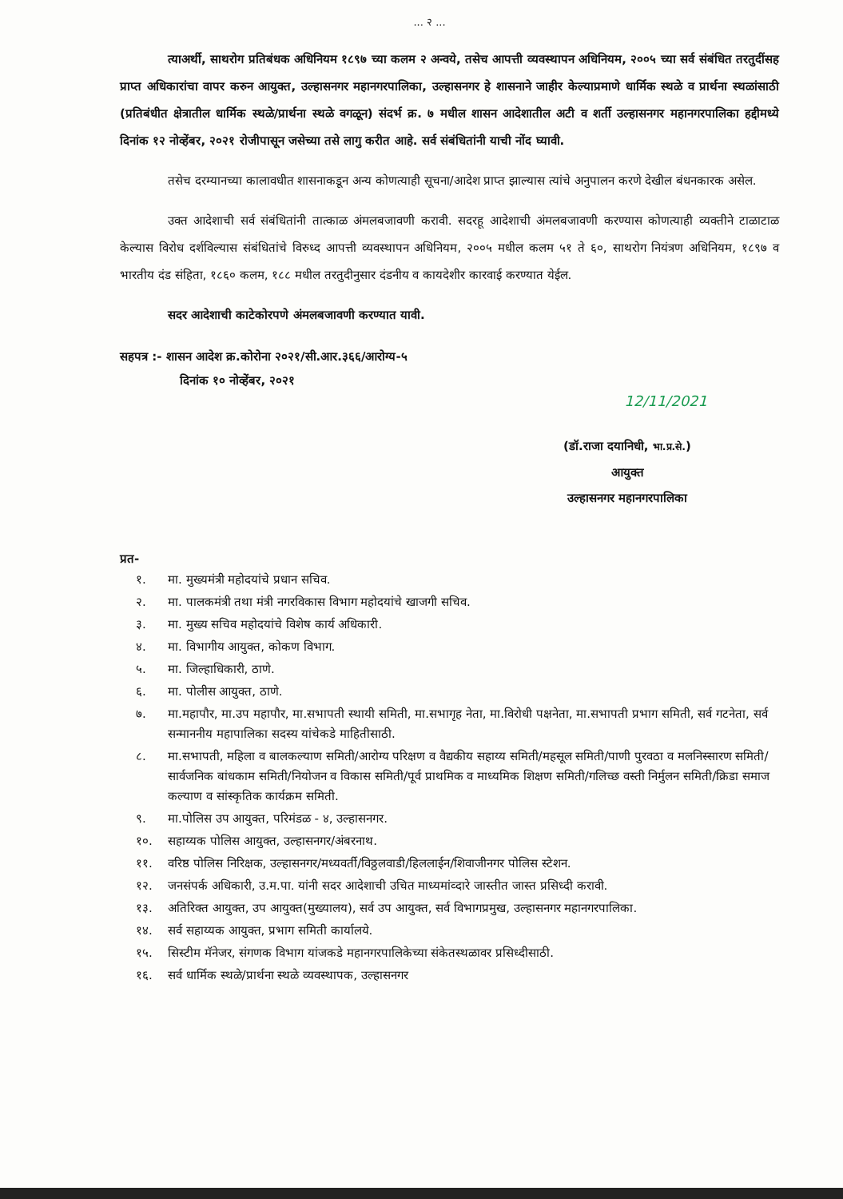... २ ...
त्याअर्थी, साथरोग प्रतिबंधक अधिनियम १८९७ च्या कलम २ अन्वये, तसेच आपत्ती व्यवस्थापन अधिनियम, २००५ च्या सर्व संबंधित तरतुदींसह प्राप्त अधिकारांचा वापर करुन आयुक्त, उल्हासनगर महानगरपालिका, उल्हासनगर हे शासनाने जाहीर केल्याप्रमाणे धार्मिक स्थळे व प्रार्थना स्थळांसाठी (प्रतिबंधीत क्षेत्रातील धार्मिक स्थळे/प्रार्थना स्थळे वगळून) संदर्भ क्र. ७ मधील शासन आदेशातील अटी व शर्ती उल्हासनगर महानगरपालिका हद्दीमध्ये दिनांक १२ नोव्हेंबर, २०२१ रोजीपासून जसेच्या तसे लागु करीत आहे. सर्व संबंधितांनी याची नोंद घ्यावी.
तसेच दरम्यानच्या कालावधीत शासनाकडून अन्य कोणत्याही सूचना/आदेश प्राप्त झाल्यास त्यांचे अनुपालन करणे देखील बंधनकारक असेल.
उक्त आदेशाची सर्व संबंधितांनी तात्काळ अंमलबजावणी करावी. सदरहू आदेशाची अंमलबजावणी करण्यास कोणत्याही व्यक्तीने टाळाटाळ केल्यास विरोध दर्शविल्यास संबंधितांचे विरुध्द आपत्ती व्यवस्थापन अधिनियम, २००५ मधील कलम ५१ ते ६०, साथरोग नियंत्रण अधिनियम, १८९७ व भारतीय दंड संहिता, १८६० कलम, १८८ मधील तरतुदीनुसार दंडनीय व कायदेशीर कारवाई करण्यात येईल.
सदर आदेशाची काटेकोरपणे अंमलबजावणी करण्यात यावी.
सहपत्र :- शासन आदेश क्र.कोरोना २०२१/सी.आर.३६६/आरोग्य-५
दिनांक १० नोव्हेंबर, २०२१
12/11/2021
(डॉ.राजा दयानिधी, भा.प्र.से.)
आयुक्त
उल्हासनगर महानगरपालिका
प्रत-
१. मा. मुख्यमंत्री महोदयांचे प्रधान सचिव.
२. मा. पालकमंत्री तथा मंत्री नगरविकास विभाग महोदयांचे खाजगी सचिव.
३. मा. मुख्य सचिव महोदयांचे विशेष कार्य अधिकारी.
४. मा. विभागीय आयुक्त, कोकण विभाग.
५. मा. जिल्हाधिकारी, ठाणे.
६. मा. पोलीस आयुक्त, ठाणे.
७. मा.महापौर, मा.उप महापौर, मा.सभापती स्थायी समिती, मा.सभागृह नेता, मा.विरोधी पक्षनेता, मा.सभापती प्रभाग समिती, सर्व गटनेता, सर्व सन्माननीय महापालिका सदस्य यांचेकडे माहितीसाठी.
८. मा.सभापती, महिला व बालकल्याण समिती/आरोग्य परिक्षण व वैद्यकीय सहाय्य समिती/महसूल समिती/पाणी पुरवठा व मलनिस्सारण समिती/सार्वजनिक बांधकाम समिती/नियोजन व विकास समिती/पूर्व प्राथमिक व माध्यमिक शिक्षण समिती/गलिच्छ वस्ती निर्मुलन समिती/क्रिडा समाज कल्याण व सांस्कृतिक कार्यक्रम समिती.
९. मा.पोलिस उप आयुक्त, परिमंडळ - ४, उल्हासनगर.
१०. सहाय्यक पोलिस आयुक्त, उल्हासनगर/अंबरनाथ.
११. वरिष्ठ पोलिस निरिक्षक, उल्हासनगर/मध्यवर्ती/विठ्ठलवाडी/हिललाईन/शिवाजीनगर पोलिस स्टेशन.
१२. जनसंपर्क अधिकारी, उ.म.पा. यांनी सदर आदेशाची उचित माध्यमांव्दारे जास्तीत जास्त प्रसिध्दी करावी.
१३. अतिरिक्त आयुक्त, उप आयुक्त(मुख्यालय), सर्व उप आयुक्त, सर्व विभागप्रमुख, उल्हासनगर महानगरपालिका.
१४. सर्व सहाय्यक आयुक्त, प्रभाग समिती कार्यालये.
१५. सिस्टीम मॅनेजर, संगणक विभाग यांजकडे महानगरपालिकेच्या संकेतस्थळावर प्रसिध्दीसाठी.
१६. सर्व धार्मिक स्थळे/प्रार्थना स्थळे व्यवस्थापक, उल्हासनगर